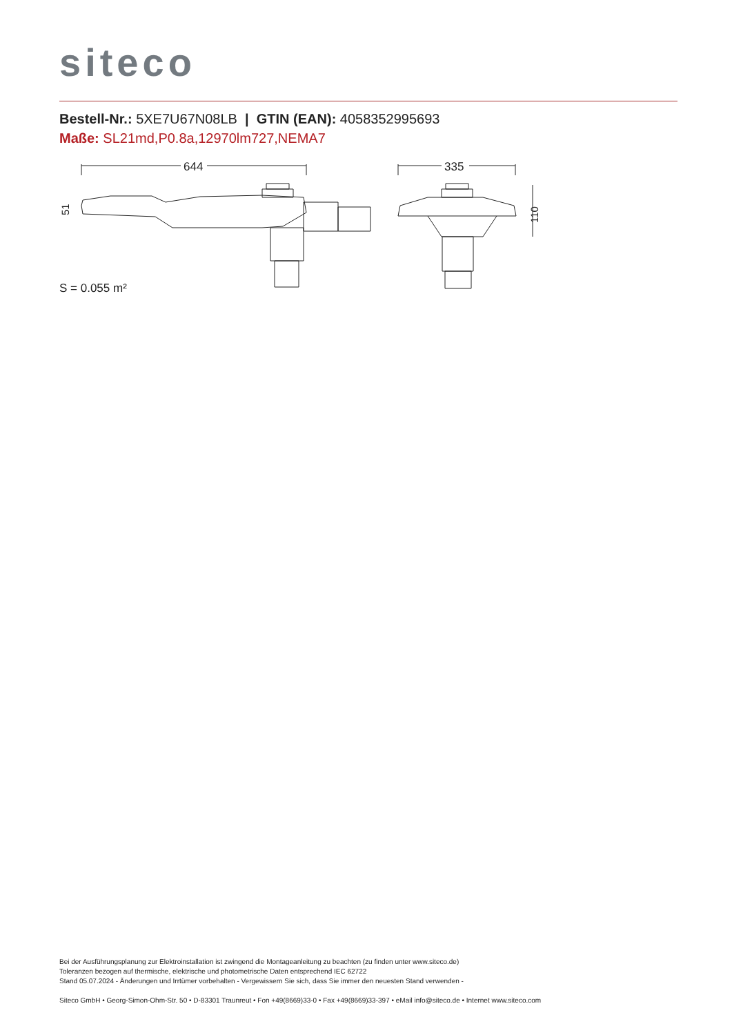siteco
Bestell-Nr.: 5XE7U67N08LB | GTIN (EAN): 4058352995693
Maße: SL21md,P0.8a,12970lm727,NEMA7
644
335
110
51
S = 0.055 m²
Bei der Ausführungsplanung zur Elektroinstallation ist zwingend die Montageanleitung zu beachten (zu finden unter www.siteco.de)
Toleranzen bezogen auf thermische, elektrische und photometrische Daten entsprechend IEC 62722
Stand 05.07.2024 - Änderungen und Irrtümer vorbehalten - Vergewissern Sie sich, dass Sie immer den neuesten Stand verwenden -
Siteco GmbH • Georg-Simon-Ohm-Str. 50 • D-83301 Traunreut • Fon +49(8669)33-0 • Fax +49(8669)33-397 • eMail info@siteco.de • Internet www.siteco.com